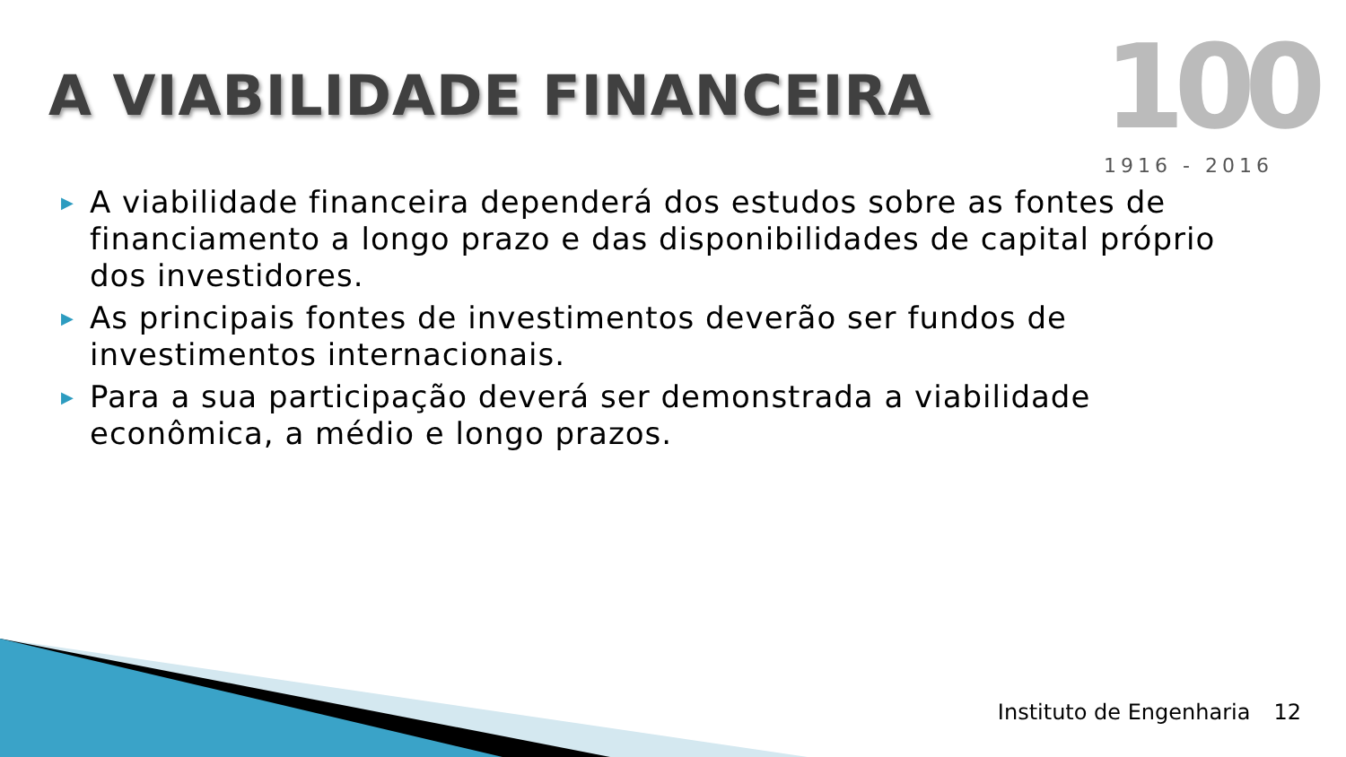A VIABILIDADE FINANCEIRA
100
1916 - 2016
▶ A viabilidade financeira dependerá dos estudos sobre as fontes de financiamento a longo prazo e das disponibilidades de capital próprio dos investidores.
▶ As principais fontes de investimentos deverão ser fundos de investimentos internacionais.
▶ Para a sua participação deverá ser demonstrada a viabilidade econômica, a médio e longo prazos.
Instituto de Engenharia 12